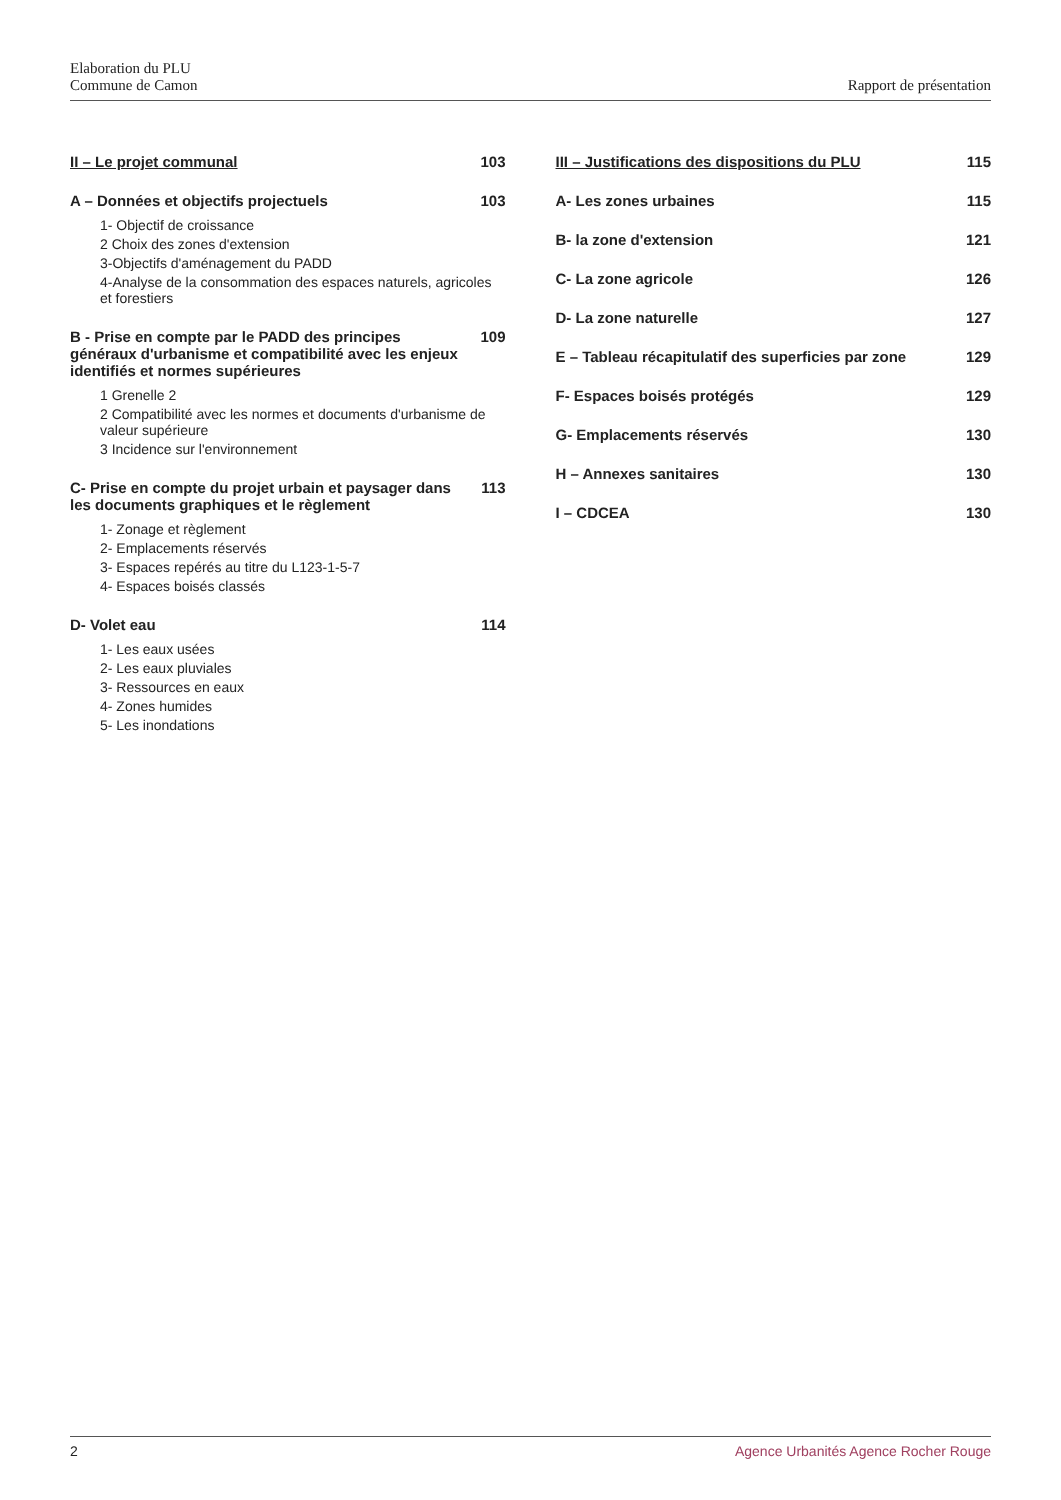Elaboration du PLU
Commune de Camon
Rapport de présentation
II – Le projet communal 103
A – Données et objectifs projectuels 103
1- Objectif de croissance
2 Choix des zones d'extension
3-Objectifs d'aménagement du PADD
4-Analyse de la consommation des espaces naturels, agricoles et forestiers
B - Prise en compte par le PADD des principes généraux d'urbanisme et compatibilité avec les enjeux identifiés et normes supérieures 109
1 Grenelle 2
2 Compatibilité avec les normes et documents d'urbanisme de valeur supérieure
3 Incidence sur l'environnement
C- Prise en compte du projet urbain et paysager dans les documents graphiques et le règlement 113
1- Zonage et règlement
2- Emplacements réservés
3- Espaces repérés au titre du L123-1-5-7
4- Espaces boisés classés
D- Volet eau 114
1- Les eaux usées
2- Les eaux pluviales
3- Ressources en eaux
4- Zones humides
5- Les inondations
III – Justifications des dispositions du PLU 115
A- Les zones urbaines 115
B- la zone d'extension 121
C- La zone agricole 126
D- La zone naturelle 127
E – Tableau récapitulatif des superficies par zone 129
F- Espaces boisés protégés 129
G- Emplacements réservés 130
H – Annexes sanitaires 130
I – CDCEA 130
2 Agence Urbanités Agence Rocher Rouge